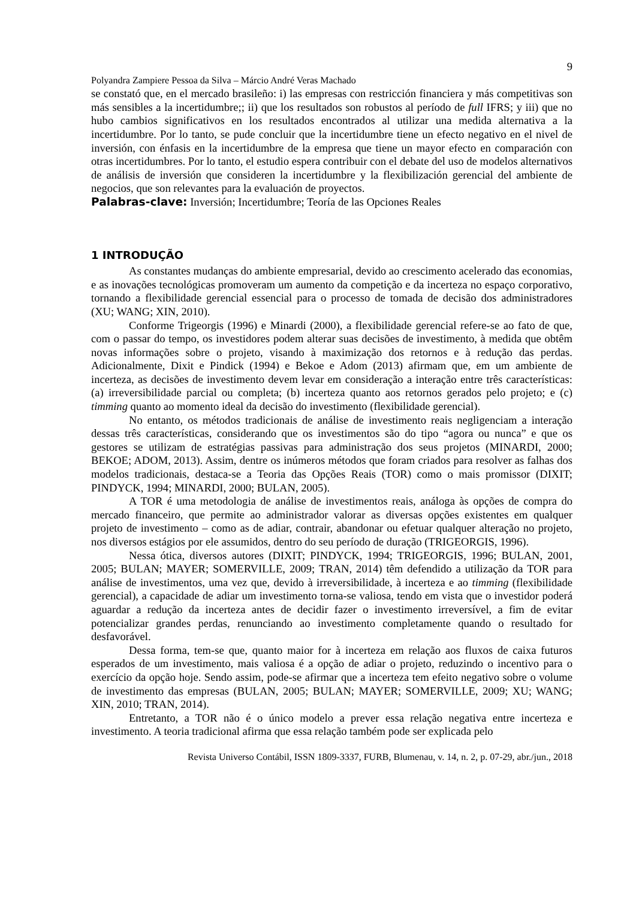9
Polyandra Zampiere Pessoa da Silva – Márcio André Veras Machado
se constató que, en el mercado brasileño: i) las empresas con restricción financiera y más competitivas son más sensibles a la incertidumbre;; ii) que los resultados son robustos al período de full IFRS; y iii) que no hubo cambios significativos en los resultados encontrados al utilizar una medida alternativa a la incertidumbre. Por lo tanto, se pude concluir que la incertidumbre tiene un efecto negativo en el nivel de inversión, con énfasis en la incertidumbre de la empresa que tiene un mayor efecto en comparación con otras incertidumbres. Por lo tanto, el estudio espera contribuir con el debate del uso de modelos alternativos de análisis de inversión que consideren la incertidumbre y la flexibilización gerencial del ambiente de negocios, que son relevantes para la evaluación de proyectos.
Palabras-clave: Inversión; Incertidumbre; Teoría de las Opciones Reales
1 INTRODUÇÃO
As constantes mudanças do ambiente empresarial, devido ao crescimento acelerado das economias, e as inovações tecnológicas promoveram um aumento da competição e da incerteza no espaço corporativo, tornando a flexibilidade gerencial essencial para o processo de tomada de decisão dos administradores (XU; WANG; XIN, 2010).
Conforme Trigeorgis (1996) e Minardi (2000), a flexibilidade gerencial refere-se ao fato de que, com o passar do tempo, os investidores podem alterar suas decisões de investimento, à medida que obtêm novas informações sobre o projeto, visando à maximização dos retornos e à redução das perdas. Adicionalmente, Dixit e Pindick (1994) e Bekoe e Adom (2013) afirmam que, em um ambiente de incerteza, as decisões de investimento devem levar em consideração a interação entre três características: (a) irreversibilidade parcial ou completa; (b) incerteza quanto aos retornos gerados pelo projeto; e (c) timming quanto ao momento ideal da decisão do investimento (flexibilidade gerencial).
No entanto, os métodos tradicionais de análise de investimento reais negligenciam a interação dessas três características, considerando que os investimentos são do tipo “agora ou nunca” e que os gestores se utilizam de estratégias passivas para administração dos seus projetos (MINARDI, 2000; BEKOE; ADOM, 2013). Assim, dentre os inúmeros métodos que foram criados para resolver as falhas dos modelos tradicionais, destaca-se a Teoria das Opções Reais (TOR) como o mais promissor (DIXIT; PINDYCK, 1994; MINARDI, 2000; BULAN, 2005).
A TOR é uma metodologia de análise de investimentos reais, análoga às opções de compra do mercado financeiro, que permite ao administrador valorar as diversas opções existentes em qualquer projeto de investimento – como as de adiar, contrair, abandonar ou efetuar qualquer alteração no projeto, nos diversos estágios por ele assumidos, dentro do seu período de duração (TRIGEORGIS, 1996).
Nessa ótica, diversos autores (DIXIT; PINDYCK, 1994; TRIGEORGIS, 1996; BULAN, 2001, 2005; BULAN; MAYER; SOMERVILLE, 2009; TRAN, 2014) têm defendido a utilização da TOR para análise de investimentos, uma vez que, devido à irreversibilidade, à incerteza e ao timming (flexibilidade gerencial), a capacidade de adiar um investimento torna-se valiosa, tendo em vista que o investidor poderá aguardar a redução da incerteza antes de decidir fazer o investimento irreversível, a fim de evitar potencializar grandes perdas, renunciando ao investimento completamente quando o resultado for desfavorável.
Dessa forma, tem-se que, quanto maior for à incerteza em relação aos fluxos de caixa futuros esperados de um investimento, mais valiosa é a opção de adiar o projeto, reduzindo o incentivo para o exercício da opção hoje. Sendo assim, pode-se afirmar que a incerteza tem efeito negativo sobre o volume de investimento das empresas (BULAN, 2005; BULAN; MAYER; SOMERVILLE, 2009; XU; WANG; XIN, 2010; TRAN, 2014).
Entretanto, a TOR não é o único modelo a prever essa relação negativa entre incerteza e investimento. A teoria tradicional afirma que essa relação também pode ser explicada pelo
Revista Universo Contábil, ISSN 1809-3337, FURB, Blumenau, v. 14, n. 2, p. 07-29, abr./jun., 2018